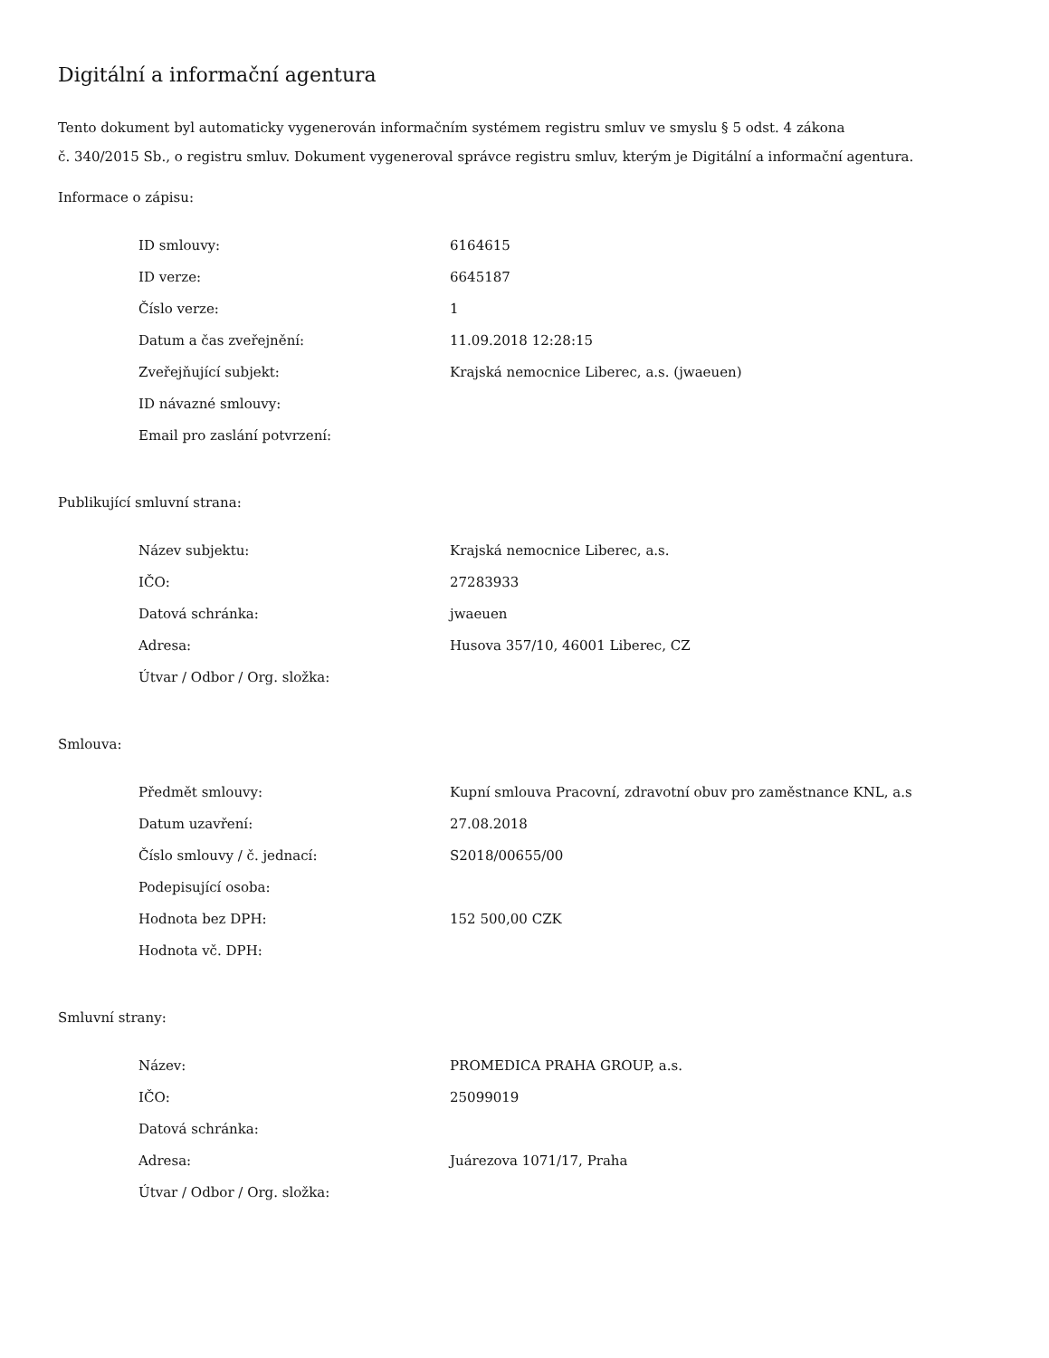Digitální a informační agentura
Tento dokument byl automaticky vygenerován informačním systémem registru smluv ve smyslu § 5 odst. 4 zákona
č. 340/2015 Sb., o registru smluv. Dokument vygeneroval správce registru smluv, kterým je Digitální a informační agentura.
Informace o zápisu:
| ID smlouvy: | 6164615 |
| ID verze: | 6645187 |
| Číslo verze: | 1 |
| Datum a čas zveřejnění: | 11.09.2018 12:28:15 |
| Zveřejňující subjekt: | Krajská nemocnice Liberec, a.s. (jwaeuen) |
| ID návazné smlouvy: | |
| Email pro zaslání potvrzení: | |
Publikující smluvní strana:
| Název subjektu: | Krajská nemocnice Liberec, a.s. |
| IČO: | 27283933 |
| Datová schránka: | jwaeuen |
| Adresa: | Husova 357/10, 46001 Liberec, CZ |
| Útvar / Odbor / Org. složka: | |
Smlouva:
| Předmět smlouvy: | Kupní smlouva Pracovní, zdravotní obuv pro zaměstnance KNL, a.s |
| Datum uzavření: | 27.08.2018 |
| Číslo smlouvy / č. jednací: | S2018/00655/00 |
| Podepisující osoba: | |
| Hodnota bez DPH: | 152 500,00 CZK |
| Hodnota vč. DPH: | |
Smluvní strany:
| Název: | PROMEDICA PRAHA GROUP, a.s. |
| IČO: | 25099019 |
| Datová schránka: | |
| Adresa: | Juárezova 1071/17, Praha |
| Útvar / Odbor / Org. složka: | |